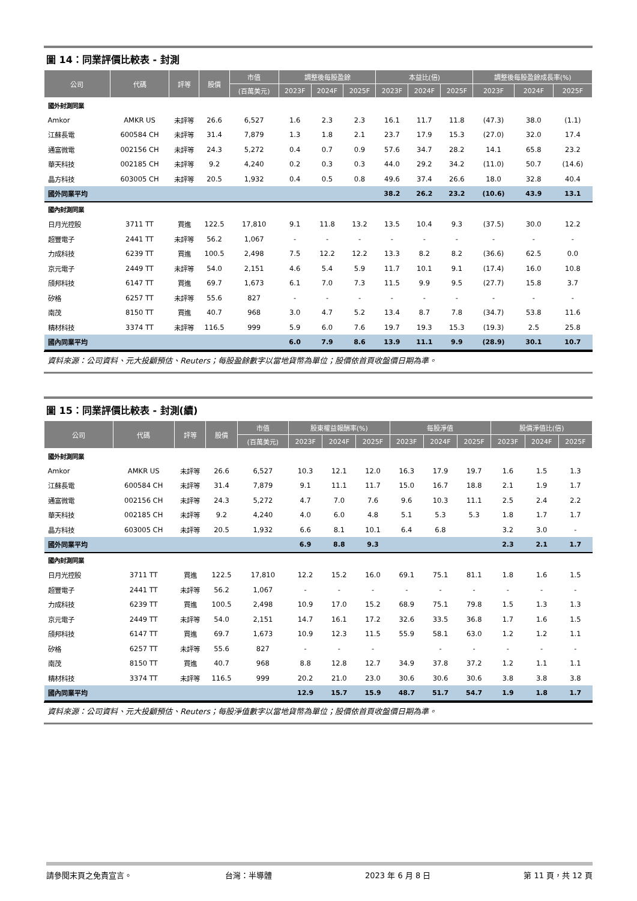圖 14：同業評價比較表 - 封測
| 公司 | 代碼 | 評等 | 股價 | 市值 | 調整後每股盈餘 | | | 本益比(倍) | | | 調整後每股盈餘成長率(%) | | |
| --- | --- | --- | --- | --- | --- | --- | --- | --- | --- | --- | --- | --- | --- |
| | | | | (百萬美元) | 2023F | 2024F | 2025F | 2023F | 2024F | 2025F | 2023F | 2024F | 2025F |
| 國外封測同業 | | | | | | | | | | | | | |
| Amkor | AMKR US | 未評等 | 26.6 | 6,527 | 1.6 | 2.3 | 2.3 | 16.1 | 11.7 | 11.8 | (47.3) | 38.0 | (1.1) |
| 江蘇長電 | 600584 CH | 未評等 | 31.4 | 7,879 | 1.3 | 1.8 | 2.1 | 23.7 | 17.9 | 15.3 | (27.0) | 32.0 | 17.4 |
| 通富微電 | 002156 CH | 未評等 | 24.3 | 5,272 | 0.4 | 0.7 | 0.9 | 57.6 | 34.7 | 28.2 | 14.1 | 65.8 | 23.2 |
| 華天科技 | 002185 CH | 未評等 | 9.2 | 4,240 | 0.2 | 0.3 | 0.3 | 44.0 | 29.2 | 34.2 | (11.0) | 50.7 | (14.6) |
| 晶方科技 | 603005 CH | 未評等 | 20.5 | 1,932 | 0.4 | 0.5 | 0.8 | 49.6 | 37.4 | 26.6 | 18.0 | 32.8 | 40.4 |
| 國外同業平均 | | | | | | | | 38.2 | 26.2 | 23.2 | (10.6) | 43.9 | 13.1 |
| 國內封測同業 | | | | | | | | | | | | | |
| 日月光控股 | 3711 TT | 買進 | 122.5 | 17,810 | 9.1 | 11.8 | 13.2 | 13.5 | 10.4 | 9.3 | (37.5) | 30.0 | 12.2 |
| 超豐電子 | 2441 TT | 未評等 | 56.2 | 1,067 | - | - | - | - | - | - | - | - | - |
| 力成科技 | 6239 TT | 買進 | 100.5 | 2,498 | 7.5 | 12.2 | 12.2 | 13.3 | 8.2 | 8.2 | (36.6) | 62.5 | 0.0 |
| 京元電子 | 2449 TT | 未評等 | 54.0 | 2,151 | 4.6 | 5.4 | 5.9 | 11.7 | 10.1 | 9.1 | (17.4) | 16.0 | 10.8 |
| 頎邦科技 | 6147 TT | 買進 | 69.7 | 1,673 | 6.1 | 7.0 | 7.3 | 11.5 | 9.9 | 9.5 | (27.7) | 15.8 | 3.7 |
| 矽格 | 6257 TT | 未評等 | 55.6 | 827 | - | - | - | - | - | - | - | - | - |
| 南茂 | 8150 TT | 買進 | 40.7 | 968 | 3.0 | 4.7 | 5.2 | 13.4 | 8.7 | 7.8 | (34.7) | 53.8 | 11.6 |
| 精材科技 | 3374 TT | 未評等 | 116.5 | 999 | 5.9 | 6.0 | 7.6 | 19.7 | 19.3 | 15.3 | (19.3) | 2.5 | 25.8 |
| 國內同業平均 | | | | | 6.0 | 7.9 | 8.6 | 13.9 | 11.1 | 9.9 | (28.9) | 30.1 | 10.7 |
資料來源：公司資料、元大投顧預估、Reuters；每股盈餘數字以當地貨幣為單位；股價依首頁收盤價日期為準。
圖 15：同業評價比較表 - 封測(續)
| 公司 | 代碼 | 評等 | 股價 | 市值 | 股東權益報酬率(%) | | | 每股淨值 | | | 股價淨值比(倍) | | |
| --- | --- | --- | --- | --- | --- | --- | --- | --- | --- | --- | --- | --- | --- |
| | | | | (百萬美元) | 2023F | 2024F | 2025F | 2023F | 2024F | 2025F | 2023F | 2024F | 2025F |
| 國外封測同業 | | | | | | | | | | | | | |
| Amkor | AMKR US | 未評等 | 26.6 | 6,527 | 10.3 | 12.1 | 12.0 | 16.3 | 17.9 | 19.7 | 1.6 | 1.5 | 1.3 |
| 江蘇長電 | 600584 CH | 未評等 | 31.4 | 7,879 | 9.1 | 11.1 | 11.7 | 15.0 | 16.7 | 18.8 | 2.1 | 1.9 | 1.7 |
| 通富微電 | 002156 CH | 未評等 | 24.3 | 5,272 | 4.7 | 7.0 | 7.6 | 9.6 | 10.3 | 11.1 | 2.5 | 2.4 | 2.2 |
| 華天科技 | 002185 CH | 未評等 | 9.2 | 4,240 | 4.0 | 6.0 | 4.8 | 5.1 | 5.3 | 5.3 | 1.8 | 1.7 | 1.7 |
| 晶方科技 | 603005 CH | 未評等 | 20.5 | 1,932 | 6.6 | 8.1 | 10.1 | 6.4 | 6.8 | | 3.2 | 3.0 | - |
| 國外同業平均 | | | | | 6.9 | 8.8 | 9.3 | | | | 2.3 | 2.1 | 1.7 |
| 國內封測同業 | | | | | | | | | | | | | |
| 日月光控股 | 3711 TT | 買進 | 122.5 | 17,810 | 12.2 | 15.2 | 16.0 | 69.1 | 75.1 | 81.1 | 1.8 | 1.6 | 1.5 |
| 超豐電子 | 2441 TT | 未評等 | 56.2 | 1,067 | - | - | - | - | - | - | - | - | - |
| 力成科技 | 6239 TT | 買進 | 100.5 | 2,498 | 10.9 | 17.0 | 15.2 | 68.9 | 75.1 | 79.8 | 1.5 | 1.3 | 1.3 |
| 京元電子 | 2449 TT | 未評等 | 54.0 | 2,151 | 14.7 | 16.1 | 17.2 | 32.6 | 33.5 | 36.8 | 1.7 | 1.6 | 1.5 |
| 頎邦科技 | 6147 TT | 買進 | 69.7 | 1,673 | 10.9 | 12.3 | 11.5 | 55.9 | 58.1 | 63.0 | 1.2 | 1.2 | 1.1 |
| 矽格 | 6257 TT | 未評等 | 55.6 | 827 | - | - | - | | - | - | - | - | - |
| 南茂 | 8150 TT | 買進 | 40.7 | 968 | 8.8 | 12.8 | 12.7 | 34.9 | 37.8 | 37.2 | 1.2 | 1.1 | 1.1 |
| 精材科技 | 3374 TT | 未評等 | 116.5 | 999 | 20.2 | 21.0 | 23.0 | 30.6 | 30.6 | 30.6 | 3.8 | 3.8 | 3.8 |
| 國內同業平均 | | | | | 12.9 | 15.7 | 15.9 | 48.7 | 51.7 | 54.7 | 1.9 | 1.8 | 1.7 |
資料來源：公司資料、元大投顧預估、Reuters；每股淨值數字以當地貨幣為單位；股價依首頁收盤價日期為準。
請參閱末頁之免責宣言。 台灣：半導體 2023 年 6 月 8 日 第 11 頁，共 12 頁